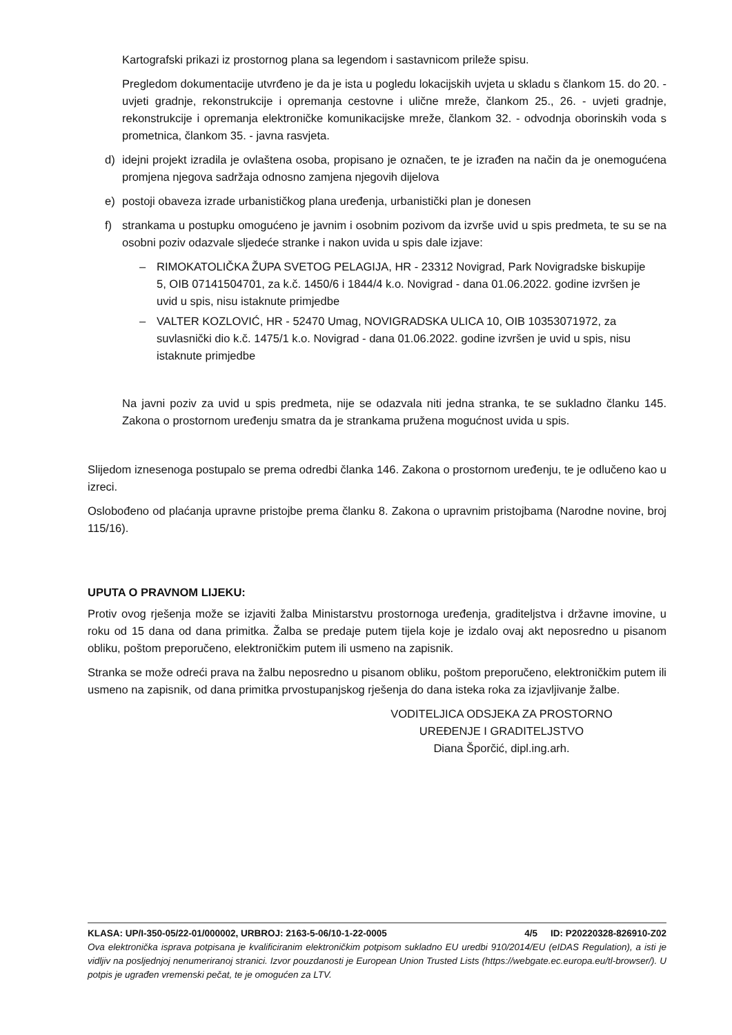Kartografski prikazi iz prostornog plana sa legendom i sastavnicom prileže spisu.
Pregledom dokumentacije utvrđeno je da je ista u pogledu lokacijskih uvjeta u skladu s člankom 15. do 20. - uvjeti gradnje, rekonstrukcije i opremanja cestovne i ulične mreže, člankom 25., 26. - uvjeti gradnje, rekonstrukcije i opremanja elektroničke komunikacijske mreže, člankom 32. - odvodnja oborinskih voda s prometnica, člankom 35. - javna rasvjeta.
d) idejni projekt izradila je ovlaštena osoba, propisano je označen, te je izrađen na način da je onemogućena promjena njegova sadržaja odnosno zamjena njegovih dijelova
e) postoji obaveza izrade urbanističkog plana uređenja, urbanistički plan je donesen
f) strankama u postupku omogućeno je javnim i osobnim pozivom da izvrše uvid u spis predmeta, te su se na osobni poziv odazvale sljedeće stranke i nakon uvida u spis dale izjave:
– RIMOKATOLIČKA ŽUPA SVETOG PELAGIJA, HR - 23312 Novigrad, Park Novigradske biskupije 5, OIB 07141504701, za k.č. 1450/6 i 1844/4 k.o. Novigrad - dana 01.06.2022. godine izvršen je uvid u spis, nisu istaknute primjedbe
– VALTER KOZLOVIĆ, HR - 52470 Umag, NOVIGRADSKA ULICA 10, OIB 10353071972, za suvlasnički dio k.č. 1475/1 k.o. Novigrad - dana 01.06.2022. godine izvršen je uvid u spis, nisu istaknute primjedbe
Na javni poziv za uvid u spis predmeta, nije se odazvala niti jedna stranka, te se sukladno članku 145. Zakona o prostornom uređenju smatra da je strankama pružena mogućnost uvida u spis.
Slijedom iznesenoga postupalo se prema odredbi članka 146. Zakona o prostornom uređenju, te je odlučeno kao u izreci.
Oslobođeno od plaćanja upravne pristojbe prema članku 8. Zakona o upravnim pristojbama (Narodne novine, broj 115/16).
UPUTA O PRAVNOM LIJEKU:
Protiv ovog rješenja može se izjaviti žalba Ministarstvu prostornoga uređenja, graditeljstva i državne imovine, u roku od 15 dana od dana primitka. Žalba se predaje putem tijela koje je izdalo ovaj akt neposredno u pisanom obliku, poštom preporučeno, elektroničkim putem ili usmeno na zapisnik.
Stranka se može odreći prava na žalbu neposredno u pisanom obliku, poštom preporučeno, elektroničkim putem ili usmeno na zapisnik, od dana primitka prvostupanjskog rješenja do dana isteka roka za izjavljivanje žalbe.
VODITELJICA ODSJEKA ZA PROSTORNO
UREĐENJE I GRADITELJSTVO
Diana Šporčić, dipl.ing.arh.
KLASA: UP/I-350-05/22-01/000002, URBROJ: 2163-5-06/10-1-22-0005 4/5 ID: P20220328-826910-Z02
Ova elektronička isprava potpisana je kvalificiranim elektroničkim potpisom sukladno EU uredbi 910/2014/EU (eIDAS Regulation), a isti je vidljiv na posljednjoj nenumeriranoj stranici. Izvor pouzdanosti je European Union Trusted Lists (https://webgate.ec.europa.eu/tl-browser/). U potpis je ugrađen vremenski pečat, te je omogućen za LTV.